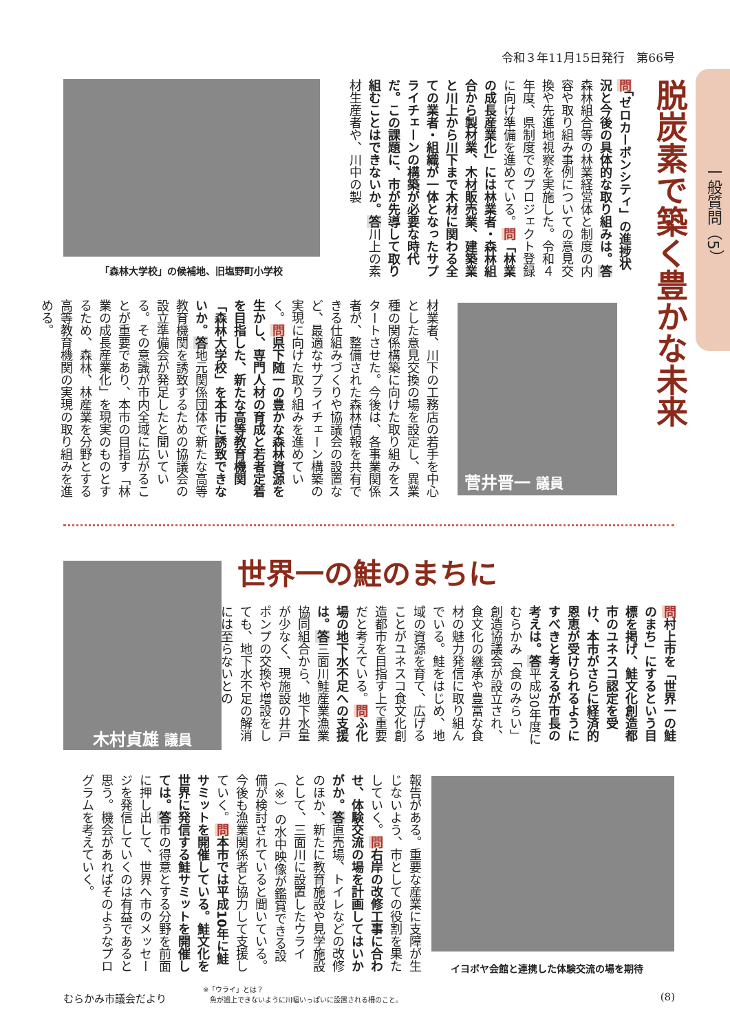令和３年11月15日発行　第66号
一般質問（5）
脱炭素で築く豊かな未来
問「ゼロカーボンシティ」の進捗状況と今後の具体的な取り組みは。答森林組合等の林業経営体と制度の内容や取り組み事例についての意見交換や先進地視察を実施した。令和４年度、県制度でのプロジェクト登録に向け準備を進めている。問「林業の成長産業化」には林業者・森林組合から製材業、木材販売業、建築業と川上から川下まで木材に関わる全ての業者・組織が一体となったサプライチェーンの構築が必要な時代だ。この課題に、市が先導して取り組むことはできないか。答川上の素材生産者や、川中の製
「森林大学校」の候補地、旧塩野町小学校
材業者、川下の工務店の若手を中心とした意見交換の場を設定し、異業種の関係構築に向けた取り組みをスタートさせた。今後は、各事業関係者が、整備された森林情報を共有できる仕組みづくりや協議会の設置など、最適なサプライチェーン構築の実現に向けた取り組みを進めていく。問県下随一の豊かな森林資源を生かし、専門人材の育成と若者定着を目指した、新たな高等教育機関「森林大学校」を本市に誘致できないか。答地元関係団体で新たな高等教育機関を誘致するための協議会の設立準備会が発足したと聞いている。その意識が市内全域に広がることが重要であり、本市の目指す「林業の成長産業化」を現実のものとするため、森林、林産業を分野とする高等教育機関の実現の取り組みを進める。
菅井晋一 議員
世界一の鮭のまちに
木村貞雄 議員
問村上市を「世界一の鮭のまち」にするという目標を掲げ、鮭文化創造都市のユネスコ認定を受け、本市がさらに経済的恩恵が受けられるようにすべきと考えるが市長の考えは。答平成30年度にむらかみ「食のみらい」創造協議会が設立され、食文化の継承や豊富な食材の魅力発信に取り組んでいる。鮭をはじめ、地域の資源を育て、広げることがユネスコ食文化創造都市を目指す上で重要だと考えている。問ふ化場の地下水不足への支援は。答三面川鮭産業漁業協同組合から、地下水量が少なく、現施設の井戸ポンプの交換や増設をしても、地下水不足の解消には至らないとの
報告がある。重要な産業に支障が生じないよう、市としての役割を果たしていく。問右岸の改修工事に合わせ、体験交流の場を計画してはいかがか。答直売場、トイレなどの改修のほか、新たに教育施設や見学施設として、三面川に設置したウライ（※）の水中映像が鑑賞できる設備が検討されていると聞いている。今後も漁業関係者と協力して支援していく。問本市では平成10年に鮭サミットを開催している。鮭文化を世界に発信する鮭サミットを開催しては。答市の得意とする分野を前面に押し出して、世界へ市のメッセージを発信していくのは有益であると思う。機会があればそのようなプログラムを考えていく。
イヨボヤ会館と連携した体験交流の場を期待
むらかみ市議会だより
※「ウライ」とは？
　魚が遡上できないように川幅いっぱいに設置される柵のこと。
(8)